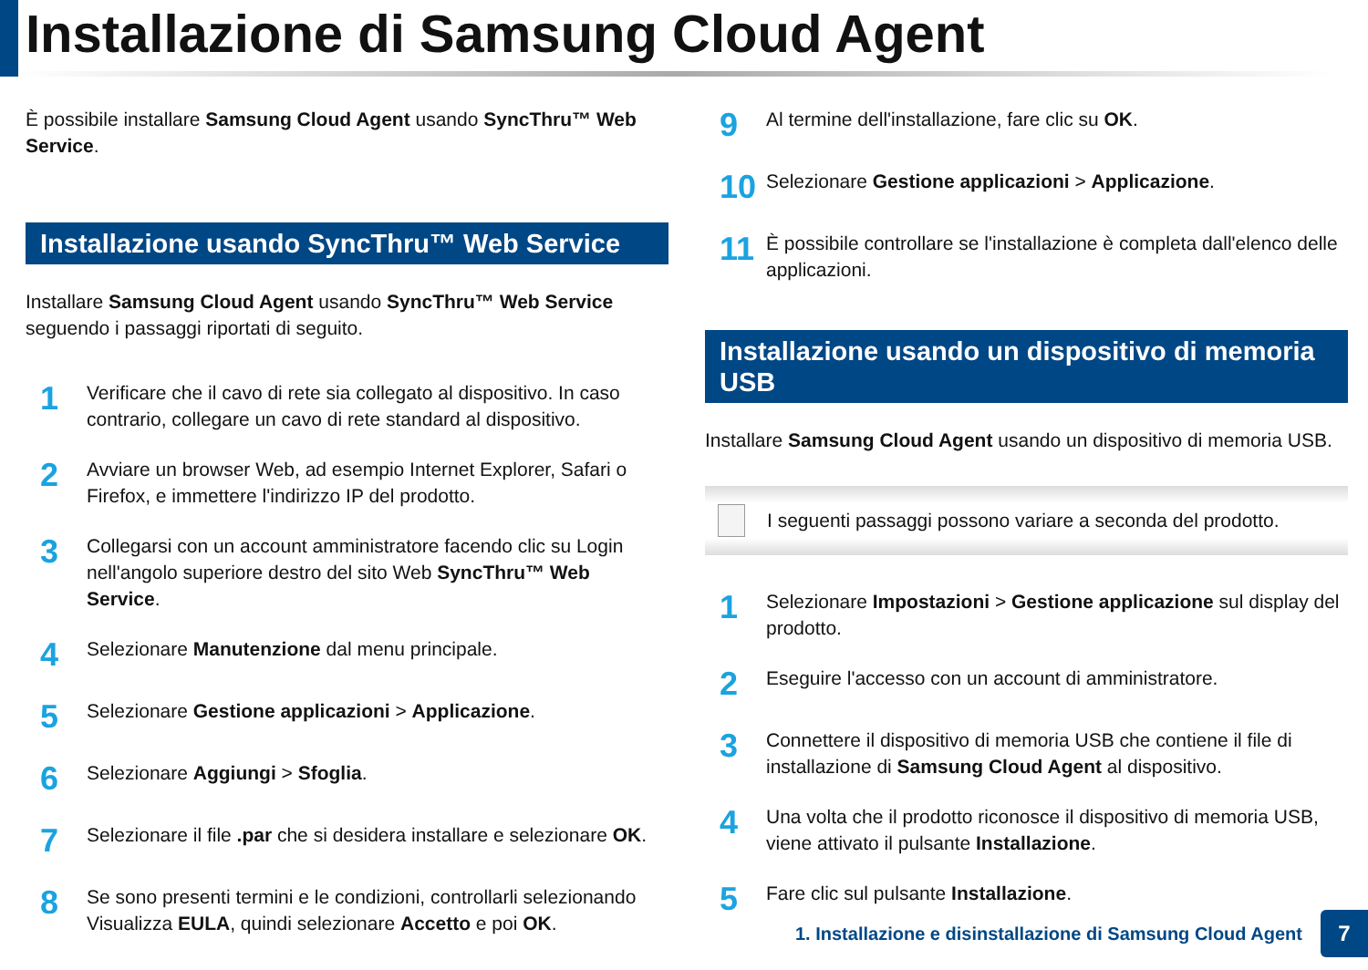Installazione di Samsung Cloud Agent
È possibile installare Samsung Cloud Agent usando SyncThru™ Web Service.
Installazione usando SyncThru™ Web Service
Installare Samsung Cloud Agent usando SyncThru™ Web Service seguendo i passaggi riportati di seguito.
1
Verificare che il cavo di rete sia collegato al dispositivo. In caso contrario, collegare un cavo di rete standard al dispositivo.
2
Avviare un browser Web, ad esempio Internet Explorer, Safari o Firefox, e immettere l'indirizzo IP del prodotto.
3
Collegarsi con un account amministratore facendo clic su Login nell'angolo superiore destro del sito Web SyncThru™ Web Service.
4
Selezionare Manutenzione dal menu principale.
5
Selezionare Gestione applicazioni > Applicazione.
6
Selezionare Aggiungi > Sfoglia.
7
Selezionare il file .par che si desidera installare e selezionare OK.
8
Se sono presenti termini e le condizioni, controllarli selezionando Visualizza EULA, quindi selezionare Accetto e poi OK.
9
Al termine dell'installazione, fare clic su OK.
10
Selezionare Gestione applicazioni > Applicazione.
11
È possibile controllare se l'installazione è completa dall'elenco delle applicazioni.
Installazione usando un dispositivo di memoria USB
Installare Samsung Cloud Agent usando un dispositivo di memoria USB.
I seguenti passaggi possono variare a seconda del prodotto.
1
Selezionare Impostazioni > Gestione applicazione sul display del prodotto.
2
Eseguire l'accesso con un account di amministratore.
3
Connettere il dispositivo di memoria USB che contiene il file di installazione di Samsung Cloud Agent al dispositivo.
4
Una volta che il prodotto riconosce il dispositivo di memoria USB, viene attivato il pulsante Installazione.
5
Fare clic sul pulsante Installazione.
1. Installazione e disinstallazione di Samsung Cloud Agent
7